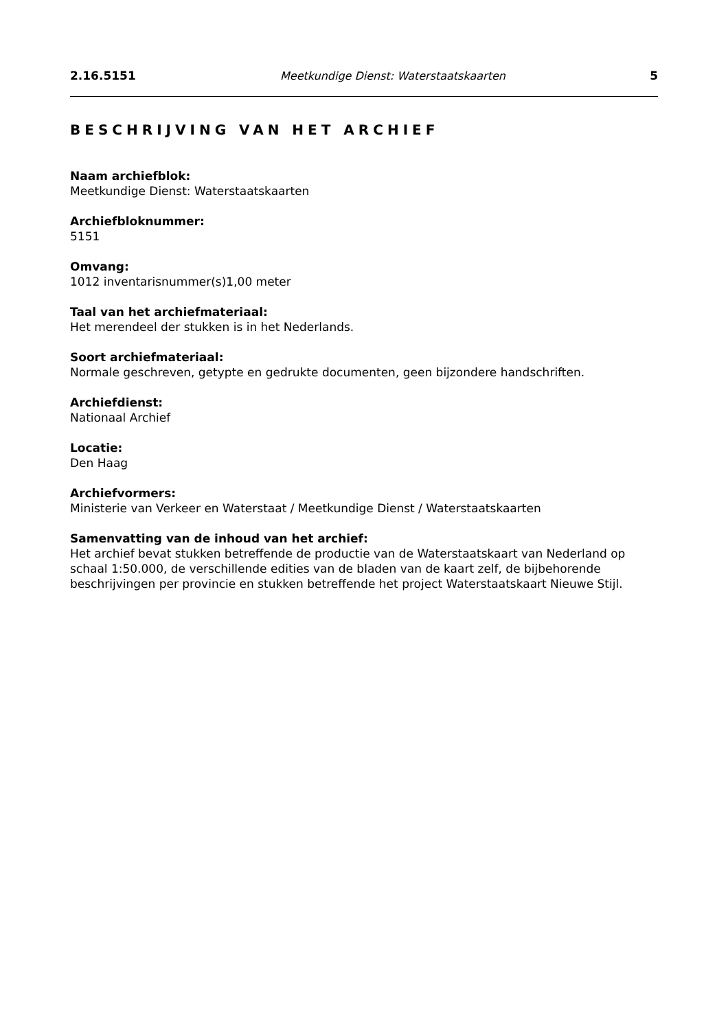2.16.5151 Meetkundige Dienst: Waterstaatskaarten 5
BESCHRIJVING VAN HET ARCHIEF
Naam archiefblok:
Meetkundige Dienst: Waterstaatskaarten
Archiefbloknummer:
5151
Omvang:
1012 inventarisnummer(s)1,00 meter
Taal van het archiefmateriaal:
Het merendeel der stukken is in het Nederlands.
Soort archiefmateriaal:
Normale geschreven, getypte en gedrukte documenten, geen bijzondere handschriften.
Archiefdienst:
Nationaal Archief
Locatie:
Den Haag
Archiefvormers:
Ministerie van Verkeer en Waterstaat / Meetkundige Dienst / Waterstaatskaarten
Samenvatting van de inhoud van het archief:
Het archief bevat stukken betreffende de productie van de Waterstaatskaart van Nederland op schaal 1:50.000, de verschillende edities van de bladen van de kaart zelf, de bijbehorende beschrijvingen per provincie en stukken betreffende het project Waterstaatskaart Nieuwe Stijl.